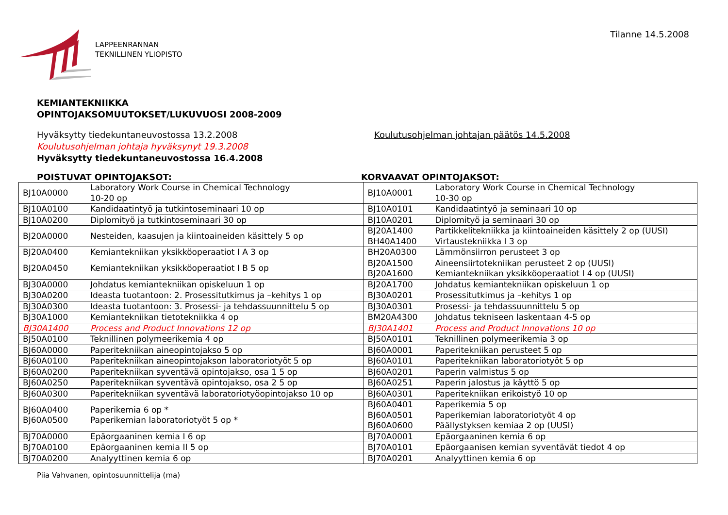LAPPEENRANNAN
TEKNILLINEN YLIOPISTO
Tilanne 14.5.2008
KEMIANTEKNIIKKA
OPINTOJAKSOMUUTOKSET/LUKUVUOSI 2008-2009
Hyväksytty tiedekuntaneuvostossa 13.2.2008
Koulutusohjelman johtaja hyväksynyt 19.3.2008
Hyväksytty tiedekuntaneuvostossa 16.4.2008
Koulutusohjelman johtajan päätös 14.5.2008
POISTUVAT OPINTOJAKSOT: KORVAAVAT OPINTOJAKSOT:
| BJ10A0000 | Laboratory Work Course in Chemical Technology 10-20 op | BJ10A0001 | Laboratory Work Course in Chemical Technology 10-30 op |
| BJ10A0100 | Kandidaatintyö ja tutkintoseminaari 10 op | BJ10A0101 | Kandidaatintyö ja seminaari 10 op |
| BJ10A0200 | Diplomityö ja tutkintoseminaari 30 op | BJ10A0201 | Diplomityö ja seminaari 30 op |
| BJ20A0000 | Nesteiden, kaasujen ja kiintoaineiden käsittely 5 op | BJ20A1400 BH40A1400 | Partikkelitekniikka ja kiintoaineiden käsittely 2 op (UUSI) Virtaustekniikka I 3 op |
| BJ20A0400 | Kemiantekniikan yksikköoperaatiot I A 3 op | BH20A0300 | Lämmönsiirron perusteet 3 op |
| BJ20A0450 | Kemiantekniikan yksikköoperaatiot I B 5 op | BJ20A1500 BJ20A1600 | Aineensiirtotekniikan perusteet 2 op (UUSI) Kemiantekniikan yksikköoperaatiot I 4 op (UUSI) |
| BJ30A0000 | Johdatus kemiantekniikan opiskeluun 1 op | BJ20A1700 | Johdatus kemiantekniikan opiskeluun 1 op |
| BJ30A0200 | Ideasta tuotantoon: 2. Prosessitutkimus ja –kehitys 1 op | BJ30A0201 | Prosessitutkimus ja –kehitys 1 op |
| BJ30A0300 | Ideasta tuotantoon: 3. Prosessi- ja tehdassuunnittelu 5 op | BJ30A0301 | Prosessi- ja tehdassuunnittelu 5 op |
| BJ30A1000 | Kemiantekniikan tietotekniikka 4 op | BM20A4300 | Johdatus tekniseen laskentaan 4-5 op |
| BJ30A1400 | Process and Product Innovations 12 op | BJ30A1401 | Process and Product Innovations 10 op |
| BJ50A0100 | Teknillinen polymeerikemia 4 op | BJ50A0101 | Teknillinen polymeerikemia 3 op |
| BJ60A0000 | Paperitekniikan aineopintojakso 5 op | BJ60A0001 | Paperitekniikan perusteet 5 op |
| BJ60A0100 | Paperitekniikan aineopintojakson laboratoriotyöt 5 op | BJ60A0101 | Paperitekniikan laboratoriotyöt 5 op |
| BJ60A0200 | Paperitekniikan syventävä opintojakso, osa 1 5 op | BJ60A0201 | Paperin valmistus 5 op |
| BJ60A0250 | Paperitekniikan syventävä opintojakso, osa 2 5 op | BJ60A0251 | Paperin jalostus ja käyttö 5 op |
| BJ60A0300 | Paperitekniikan syventävä laboratoriotyöopintojakso 10 op | BJ60A0301 | Paperitekniikan erikoistyö 10 op |
| BJ60A0400 BJ60A0500 | Paperikemia 6 op * Paperikemian laboratoriotyöt 5 op * | BJ60A0401 BJ60A0501 BJ60A0600 | Paperikemia 5 op Paperikemian laboratoriotyöt 4 op Päällystyksen kemiaa 2 op (UUSI) |
| BJ70A0000 | Epäorgaaninen kemia I 6 op | BJ70A0001 | Epäorgaaninen kemia 6 op |
| BJ70A0100 | Epäorgaaninen kemia II 5 op | BJ70A0101 | Epäorgaanisen kemian syventävät tiedot 4 op |
| BJ70A0200 | Analyyttinen kemia 6 op | BJ70A0201 | Analyyttinen kemia 6 op |
Piia Vahvanen, opintosuunnittelija (ma)